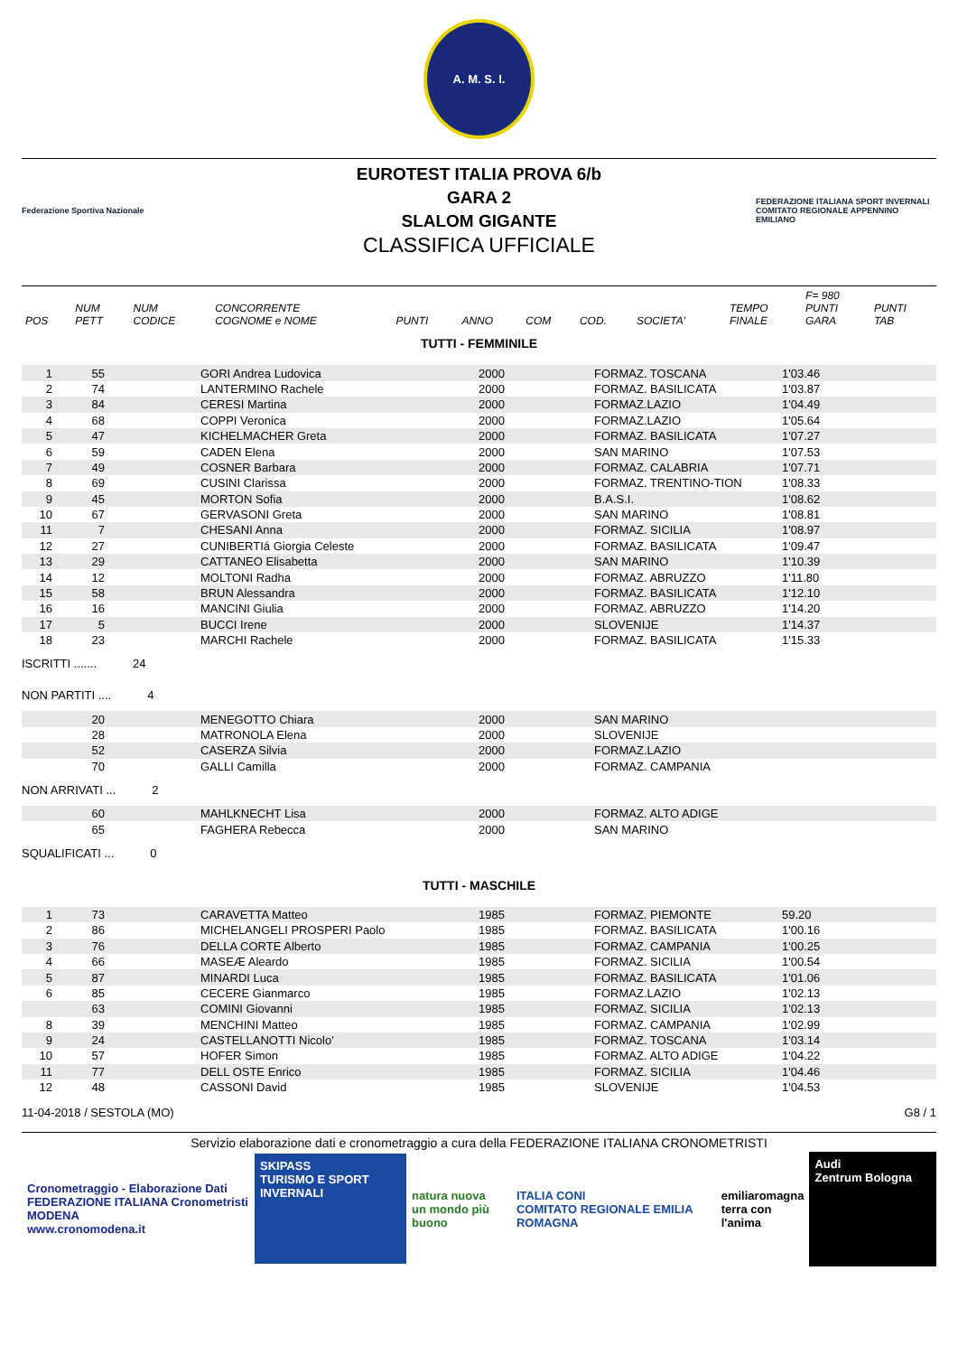A. M. S. I.
Federazione Sportiva Nazionale
EUROTEST ITALIA PROVA 6/b
GARA 2
SLALOM GIGANTE
CLASSIFICA UFFICIALE
FEDERAZIONE ITALIANA SPORT INVERNALI
COMITATO REGIONALE APPENNINO EMILIANO
| | | | | | | | | | | F= 980 | |
| --- | --- | --- | --- | --- | --- | --- | --- | --- | --- | --- | --- |
| POS | NUM PETT | NUM CODICE | CONCORRENTE COGNOME e NOME | PUNTI | ANNO | COM | COD. | SOCIETA' | TEMPO FINALE | PUNTI GARA | PUNTI TAB |
TUTTI - FEMMINILE
| 1 | 55 | | GORI Andrea Ludovica | 2000 | FORMAZ. TOSCANA | 1'03.46 |
| 2 | 74 | | LANTERMINO Rachele | 2000 | FORMAZ. BASILICATA | 1'03.87 |
| 3 | 84 | | CERESI Martina | 2000 | FORMAZ.LAZIO | 1'04.49 |
| 4 | 68 | | COPPI Veronica | 2000 | FORMAZ.LAZIO | 1'05.64 |
| 5 | 47 | | KICHELMACHER Greta | 2000 | FORMAZ. BASILICATA | 1'07.27 |
| 6 | 59 | | CADEN Elena | 2000 | SAN MARINO | 1'07.53 |
| 7 | 49 | | COSNER Barbara | 2000 | FORMAZ. CALABRIA | 1'07.71 |
| 8 | 69 | | CUSINI Clarissa | 2000 | FORMAZ. TRENTINO-TION | 1'08.33 |
| 9 | 45 | | MORTON Sofia | 2000 | B.A.S.I. | 1'08.62 |
| 10 | 67 | | GERVASONI Greta | 2000 | SAN MARINO | 1'08.81 |
| 11 | 7 | | CHESANI Anna | 2000 | FORMAZ. SICILIA | 1'08.97 |
| 12 | 27 | | CUNIBERTIá Giorgia Celeste | 2000 | FORMAZ. BASILICATA | 1'09.47 |
| 13 | 29 | | CATTANEO Elisabetta | 2000 | SAN MARINO | 1'10.39 |
| 14 | 12 | | MOLTONI Radha | 2000 | FORMAZ. ABRUZZO | 1'11.80 |
| 15 | 58 | | BRUN Alessandra | 2000 | FORMAZ. BASILICATA | 1'12.10 |
| 16 | 16 | | MANCINI Giulia | 2000 | FORMAZ. ABRUZZO | 1'14.20 |
| 17 | 5 | | BUCCI Irene | 2000 | SLOVENIJE | 1'14.37 |
| 18 | 23 | | MARCHI Rachele | 2000 | FORMAZ. BASILICATA | 1'15.33 |
ISCRITTI ....... 24
NON PARTITI .... 4
| | 20 | | MENEGOTTO Chiara | 2000 | SAN MARINO |
| | 28 | | MATRONOLA Elena | 2000 | SLOVENIJE |
| | 52 | | CASERZA Silvia | 2000 | FORMAZ.LAZIO |
| | 70 | | GALLI Camilla | 2000 | FORMAZ. CAMPANIA |
NON ARRIVATI ... 2
| | 60 | | MAHLKNECHT Lisa | 2000 | FORMAZ. ALTO ADIGE |
| | 65 | | FAGHERA Rebecca | 2000 | SAN MARINO |
SQUALIFICATI ... 0
TUTTI - MASCHILE
| 1 | 73 | | CARAVETTA Matteo | 1985 | FORMAZ. PIEMONTE | 59.20 |
| 2 | 86 | | MICHELANGELI PROSPERI Paolo | 1985 | FORMAZ. BASILICATA | 1'00.16 |
| 3 | 76 | | DELLA CORTE Alberto | 1985 | FORMAZ. CAMPANIA | 1'00.25 |
| 4 | 66 | | MASEÆ Aleardo | 1985 | FORMAZ. SICILIA | 1'00.54 |
| 5 | 87 | | MINARDI Luca | 1985 | FORMAZ. BASILICATA | 1'01.06 |
| 6 | 85 | | CECERE Gianmarco | 1985 | FORMAZ.LAZIO | 1'02.13 |
| | 63 | | COMINI Giovanni | 1985 | FORMAZ. SICILIA | 1'02.13 |
| 8 | 39 | | MENCHINI Matteo | 1985 | FORMAZ. CAMPANIA | 1'02.99 |
| 9 | 24 | | CASTELLANOTTI Nicolo' | 1985 | FORMAZ. TOSCANA | 1'03.14 |
| 10 | 57 | | HOFER Simon | 1985 | FORMAZ. ALTO ADIGE | 1'04.22 |
| 11 | 77 | | DELL OSTE Enrico | 1985 | FORMAZ. SICILIA | 1'04.46 |
| 12 | 48 | | CASSONI David | 1985 | SLOVENIJE | 1'04.53 |
11-04-2018 / SESTOLA (MO) G8 / 1
Servizio elaborazione dati e cronometraggio a cura della FEDERAZIONE ITALIANA CRONOMETRISTI
Cronometraggio - Elaborazione Dati
FEDERAZIONE ITALIANA Cronometristi MODENA
www.cronomodena.it
SKIPASS
TURISMO E SPORT INVERNALI
natura nuova
un mondo più buono
ITALIA CONI
COMITATO REGIONALE EMILIA ROMAGNA
emiliaromagna
terra con l'anima
Audi
Zentrum Bologna